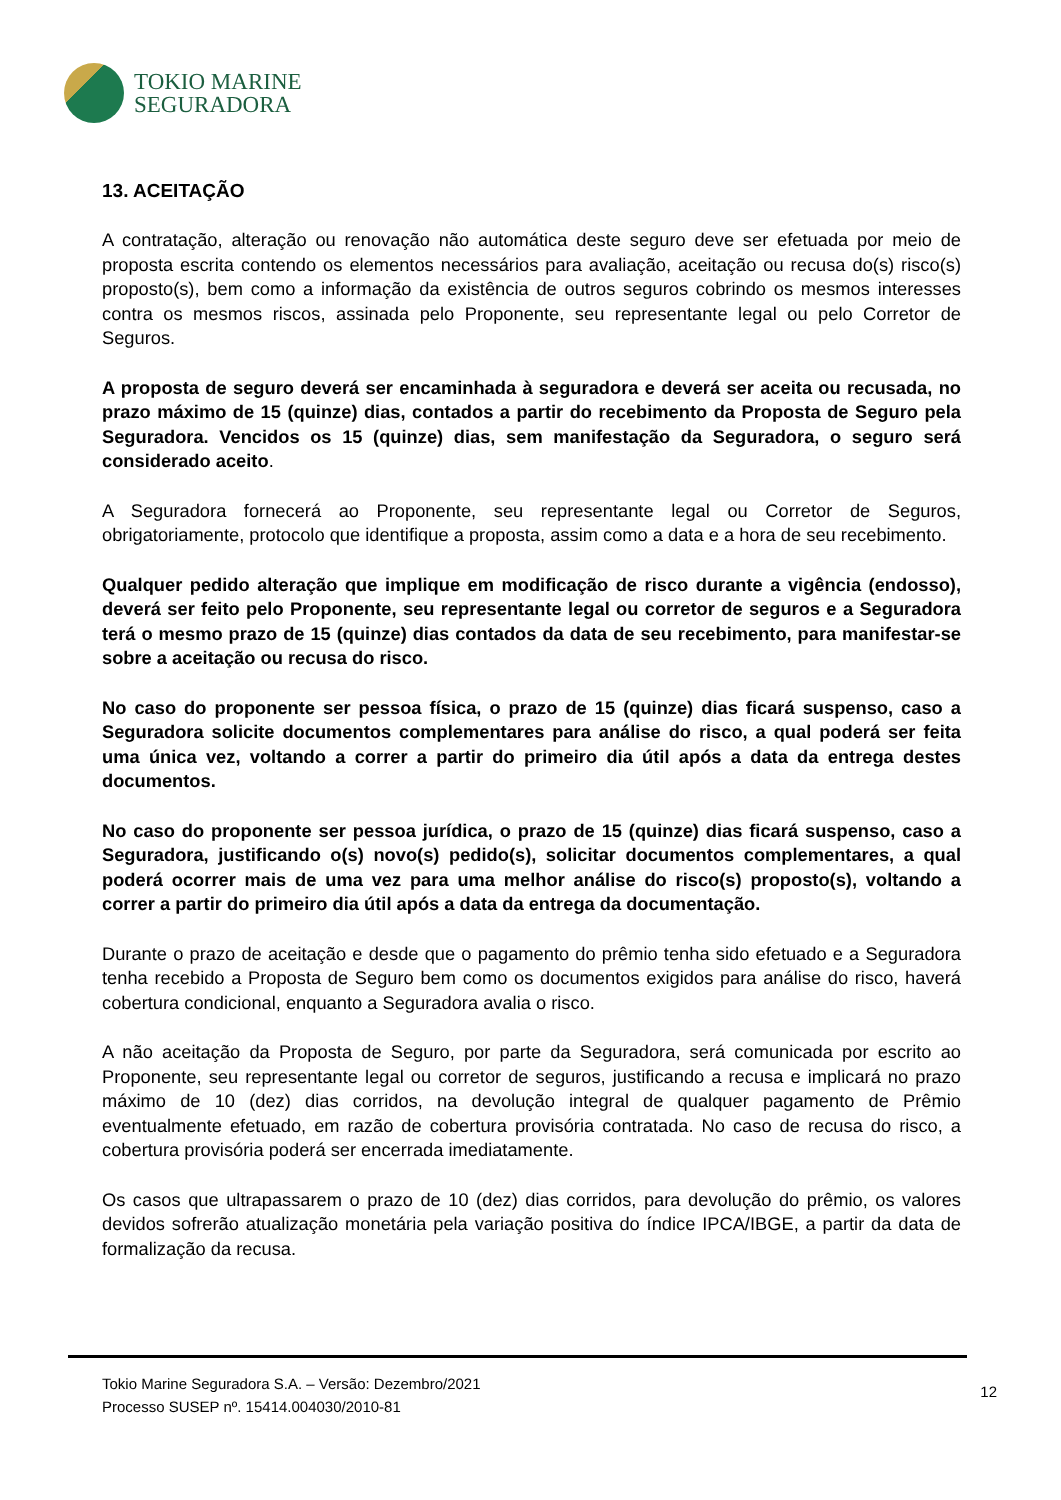TOKIO MARINE
SEGURADORA
13. ACEITAÇÃO
A contratação, alteração ou renovação não automática deste seguro deve ser efetuada por meio de proposta escrita contendo os elementos necessários para avaliação, aceitação ou recusa do(s) risco(s) proposto(s), bem como a informação da existência de outros seguros cobrindo os mesmos interesses contra os mesmos riscos, assinada pelo Proponente, seu representante legal ou pelo Corretor de Seguros.
A proposta de seguro deverá ser encaminhada à seguradora e deverá ser aceita ou recusada, no prazo máximo de 15 (quinze) dias, contados a partir do recebimento da Proposta de Seguro pela Seguradora. Vencidos os 15 (quinze) dias, sem manifestação da Seguradora, o seguro será considerado aceito.
A Seguradora fornecerá ao Proponente, seu representante legal ou Corretor de Seguros, obrigatoriamente, protocolo que identifique a proposta, assim como a data e a hora de seu recebimento.
Qualquer pedido alteração que implique em modificação de risco durante a vigência (endosso), deverá ser feito pelo Proponente, seu representante legal ou corretor de seguros e a Seguradora terá o mesmo prazo de 15 (quinze) dias contados da data de seu recebimento, para manifestar-se sobre a aceitação ou recusa do risco.
No caso do proponente ser pessoa física, o prazo de 15 (quinze) dias ficará suspenso, caso a Seguradora solicite documentos complementares para análise do risco, a qual poderá ser feita uma única vez, voltando a correr a partir do primeiro dia útil após a data da entrega destes documentos.
No caso do proponente ser pessoa jurídica, o prazo de 15 (quinze) dias ficará suspenso, caso a Seguradora, justificando o(s) novo(s) pedido(s), solicitar documentos complementares, a qual poderá ocorrer mais de uma vez para uma melhor análise do risco(s) proposto(s), voltando a correr a partir do primeiro dia útil após a data da entrega da documentação.
Durante o prazo de aceitação e desde que o pagamento do prêmio tenha sido efetuado e a Seguradora tenha recebido a Proposta de Seguro bem como os documentos exigidos para análise do risco, haverá cobertura condicional, enquanto a Seguradora avalia o risco.
A não aceitação da Proposta de Seguro, por parte da Seguradora, será comunicada por escrito ao Proponente, seu representante legal ou corretor de seguros, justificando a recusa e implicará no prazo máximo de 10 (dez) dias corridos, na devolução integral de qualquer pagamento de Prêmio eventualmente efetuado, em razão de cobertura provisória contratada. No caso de recusa do risco, a cobertura provisória poderá ser encerrada imediatamente.
Os casos que ultrapassarem o prazo de 10 (dez) dias corridos, para devolução do prêmio, os valores devidos sofrerão atualização monetária pela variação positiva do índice IPCA/IBGE, a partir da data de formalização da recusa.
Tokio Marine Seguradora S.A. – Versão: Dezembro/2021
Processo SUSEP nº. 15414.004030/2010-81
12